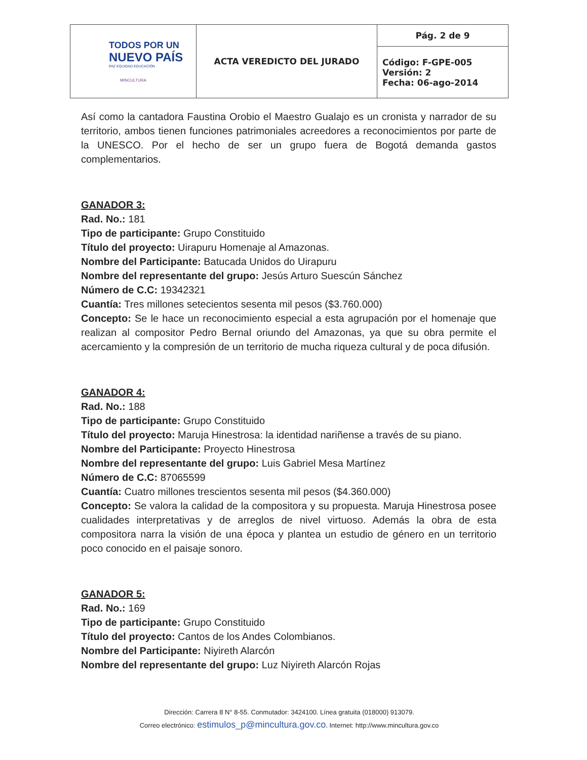| TODOS POR UN NUEVO PAÍS PAZ EQUIDAD EDUCACIÓN MINCULTURA | ACTA VEREDICTO DEL JURADO | Pág. 2 de 9 |
| | | Código: F-GPE-005 Versión: 2 Fecha: 06-ago-2014 |
Así como la cantadora Faustina Orobio el Maestro Gualajo es un cronista y narrador de su territorio, ambos tienen funciones patrimoniales acreedores a reconocimientos por parte de la UNESCO. Por el hecho de ser un grupo fuera de Bogotá demanda gastos complementarios.
GANADOR 3:
Rad. No.: 181
Tipo de participante: Grupo Constituido
Título del proyecto: Uirapuru Homenaje al Amazonas.
Nombre del Participante: Batucada Unidos do Uirapuru
Nombre del representante del grupo: Jesús Arturo Suescún Sánchez
Número de C.C: 19342321
Cuantía: Tres millones setecientos sesenta mil pesos ($3.760.000)
Concepto: Se le hace un reconocimiento especial a esta agrupación por el homenaje que realizan al compositor Pedro Bernal oriundo del Amazonas, ya que su obra permite el acercamiento y la compresión de un territorio de mucha riqueza cultural y de poca difusión.
GANADOR 4:
Rad. No.: 188
Tipo de participante: Grupo Constituido
Título del proyecto: Maruja Hinestrosa: la identidad nariñense a través de su piano.
Nombre del Participante: Proyecto Hinestrosa
Nombre del representante del grupo: Luis Gabriel Mesa Martínez
Número de C.C: 87065599
Cuantía: Cuatro millones trescientos sesenta mil pesos ($4.360.000)
Concepto: Se valora la calidad de la compositora y su propuesta. Maruja Hinestrosa posee cualidades interpretativas y de arreglos de nivel virtuoso. Además la obra de esta compositora narra la visión de una época y plantea un estudio de género en un territorio poco conocido en el paisaje sonoro.
GANADOR 5:
Rad. No.: 169
Tipo de participante: Grupo Constituido
Título del proyecto: Cantos de los Andes Colombianos.
Nombre del Participante: Niyireth Alarcón
Nombre del representante del grupo: Luz Niyireth Alarcón Rojas
Dirección: Carrera 8 N° 8-55. Conmutador: 3424100. Línea gratuita (018000) 913079.
Correo electrónico: estimulos_p@mincultura.gov.co. Internet: http://www.mincultura.gov.co